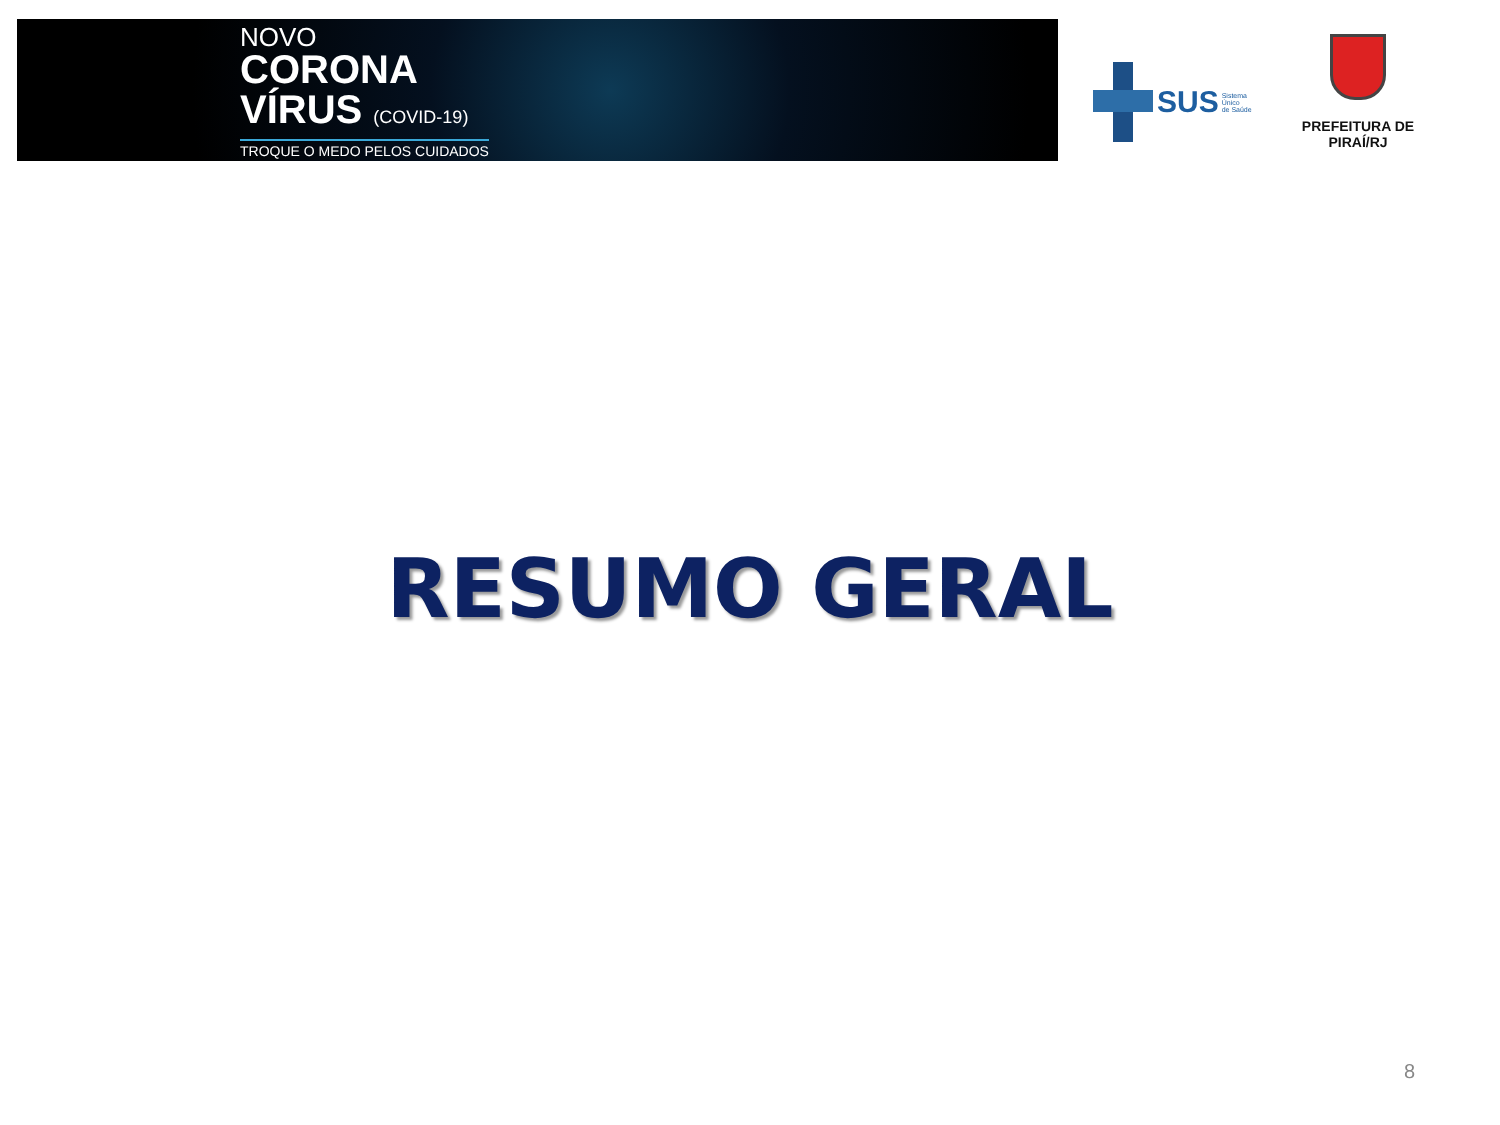NOVO
CORONA
VÍRUS (COVID-19)
TROQUE O MEDO PELOS CUIDADOS
SUS Sistema
Único
de Saúde
PREFEITURA DE PIRAÍ/RJ
RESUMO GERAL
8